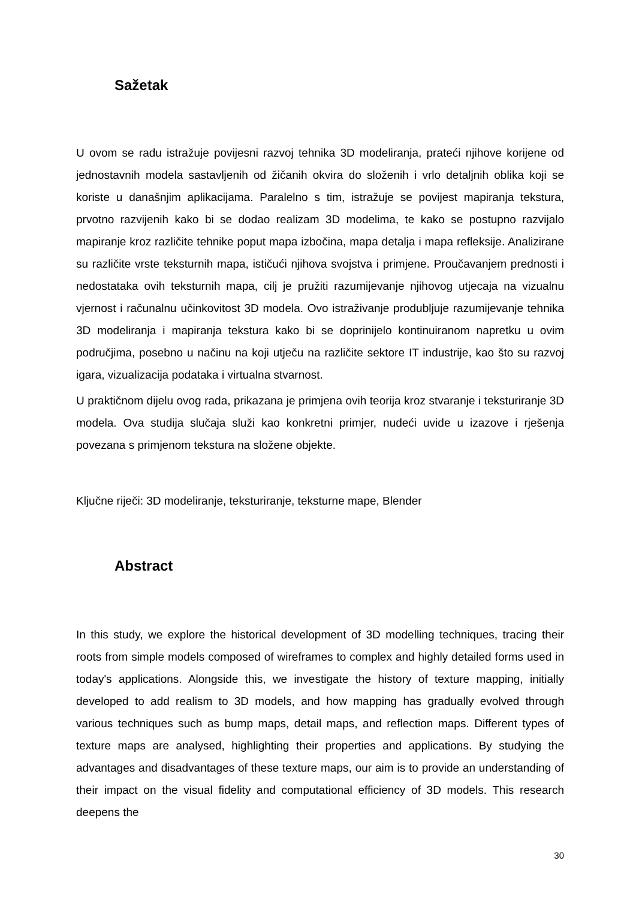Sažetak
U ovom se radu istražuje povijesni razvoj tehnika 3D modeliranja, prateći njihove korijene od jednostavnih modela sastavljenih od žičanih okvira do složenih i vrlo detaljnih oblika koji se koriste u današnjim aplikacijama. Paralelno s tim, istražuje se povijest mapiranja tekstura, prvotno razvijenih kako bi se dodao realizam 3D modelima, te kako se postupno razvijalo mapiranje kroz različite tehnike poput mapa izbočina, mapa detalja i mapa refleksije. Analizirane su različite vrste teksturnih mapa, ističući njihova svojstva i primjene. Proučavanjem prednosti i nedostataka ovih teksturnih mapa, cilj je pružiti razumijevanje njihovog utjecaja na vizualnu vjernost i računalnu učinkovitost 3D modela. Ovo istraživanje produbljuje razumijevanje tehnika 3D modeliranja i mapiranja tekstura kako bi se doprinijelo kontinuiranom napretku u ovim područjima, posebno u načinu na koji utječu na različite sektore IT industrije, kao što su razvoj igara, vizualizacija podataka i virtualna stvarnost.
U praktičnom dijelu ovog rada, prikazana je primjena ovih teorija kroz stvaranje i teksturiranje 3D modela. Ova studija slučaja služi kao konkretni primjer, nudeći uvide u izazove i rješenja povezana s primjenom tekstura na složene objekte.
Ključne riječi: 3D modeliranje, teksturiranje, teksturne mape, Blender
Abstract
In this study, we explore the historical development of 3D modelling techniques, tracing their roots from simple models composed of wireframes to complex and highly detailed forms used in today's applications. Alongside this, we investigate the history of texture mapping, initially developed to add realism to 3D models, and how mapping has gradually evolved through various techniques such as bump maps, detail maps, and reflection maps. Different types of texture maps are analysed, highlighting their properties and applications. By studying the advantages and disadvantages of these texture maps, our aim is to provide an understanding of their impact on the visual fidelity and computational efficiency of 3D models. This research deepens the
30